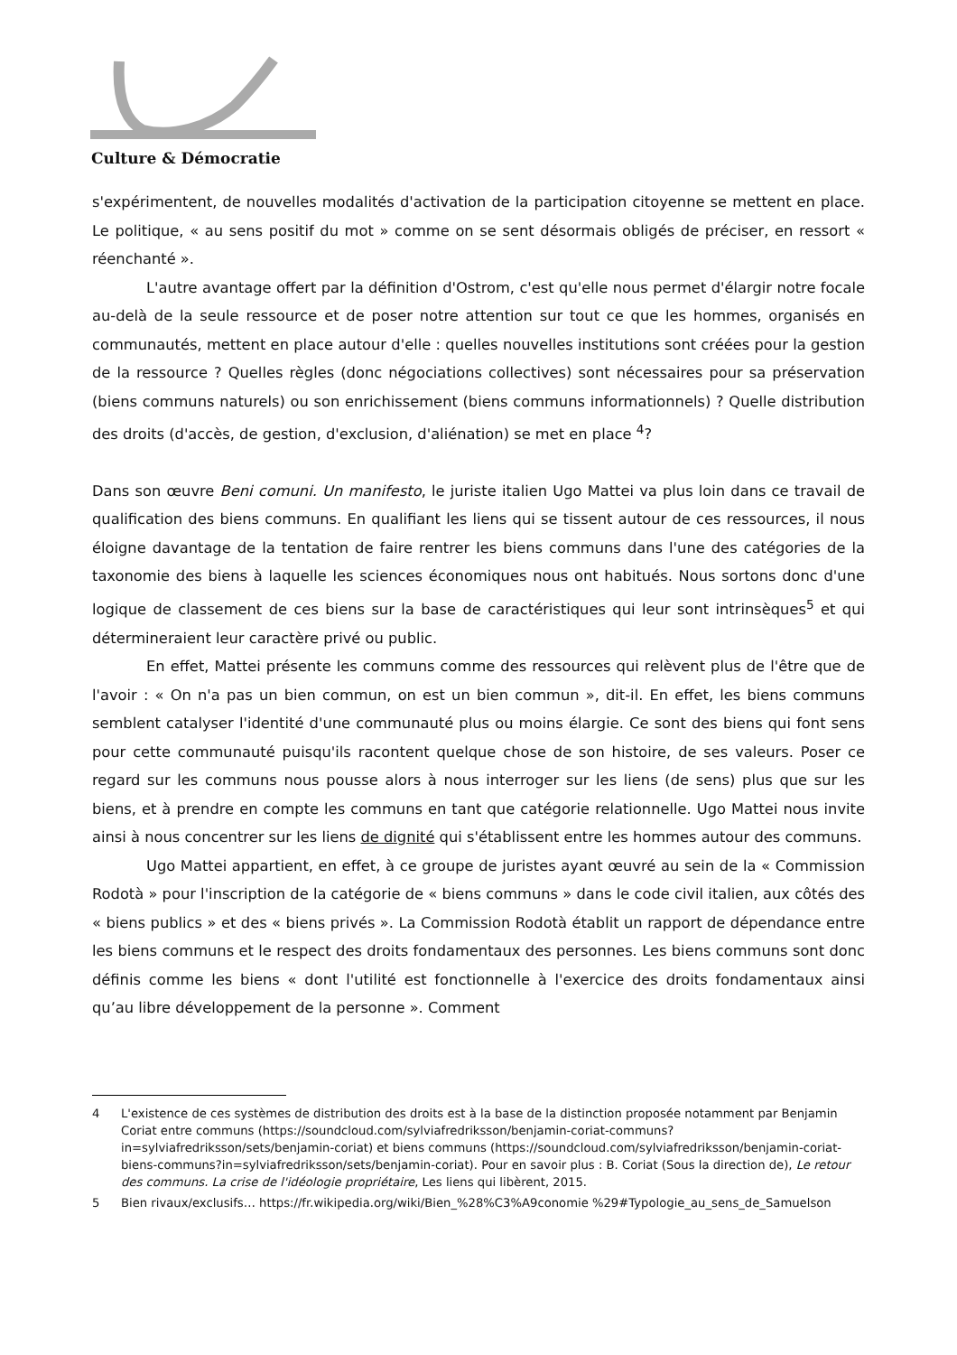Culture & Démocratie
s'expérimentent, de nouvelles modalités d'activation de la participation citoyenne se mettent en place. Le politique, « au sens positif du mot » comme on se sent désormais obligés de préciser, en ressort « réenchanté ».
L'autre avantage offert par la définition d'Ostrom, c'est qu'elle nous permet d'élargir notre focale au-delà de la seule ressource et de poser notre attention sur tout ce que les hommes, organisés en communautés, mettent en place autour d'elle : quelles nouvelles institutions sont créées pour la gestion de la ressource ? Quelles règles (donc négociations collectives) sont nécessaires pour sa préservation (biens communs naturels) ou son enrichissement (biens communs informationnels) ? Quelle distribution des droits (d'accès, de gestion, d'exclusion, d'aliénation) se met en place <sup>4</sup>?
Dans son œuvre Beni comuni. Un manifesto, le juriste italien Ugo Mattei va plus loin dans ce travail de qualification des biens communs. En qualifiant les liens qui se tissent autour de ces ressources, il nous éloigne davantage de la tentation de faire rentrer les biens communs dans l'une des catégories de la taxonomie des biens à laquelle les sciences économiques nous ont habitués. Nous sortons donc d'une logique de classement de ces biens sur la base de caractéristiques qui leur sont intrinsèques<sup>5</sup> et qui détermineraient leur caractère privé ou public.
En effet, Mattei présente les communs comme des ressources qui relèvent plus de l'être que de l'avoir : « On n'a pas un bien commun, on est un bien commun », dit-il. En effet, les biens communs semblent catalyser l'identité d'une communauté plus ou moins élargie. Ce sont des biens qui font sens pour cette communauté puisqu'ils racontent quelque chose de son histoire, de ses valeurs. Poser ce regard sur les communs nous pousse alors à nous interroger sur les liens (de sens) plus que sur les biens, et à prendre en compte les communs en tant que catégorie relationnelle. Ugo Mattei nous invite ainsi à nous concentrer sur les liens de dignité qui s'établissent entre les hommes autour des communs.
Ugo Mattei appartient, en effet, à ce groupe de juristes ayant œuvré au sein de la « Commission Rodotà » pour l'inscription de la catégorie de « biens communs » dans le code civil italien, aux côtés des « biens publics » et des « biens privés ». La Commission Rodotà établit un rapport de dépendance entre les biens communs et le respect des droits fondamentaux des personnes. Les biens communs sont donc définis comme les biens « dont l'utilité est fonctionnelle à l'exercice des droits fondamentaux ainsi qu’au libre développement de la personne ». Comment
4 L'existence de ces systèmes de distribution des droits est à la base de la distinction proposée notamment par Benjamin Coriat entre communs (https://soundcloud.com/sylviafredriksson/benjamin-coriat-communs?in=sylviafredriksson/sets/benjamin-coriat) et biens communs (https://soundcloud.com/sylviafredriksson/benjamin-coriat-biens-communs?in=sylviafredriksson/sets/benjamin-coriat). Pour en savoir plus : B. Coriat (Sous la direction de), Le retour des communs. La crise de l'idéologie propriétaire, Les liens qui libèrent, 2015.
5 Bien rivaux/exclusifs… https://fr.wikipedia.org/wiki/Bien_%28%C3%A9conomie %29#Typologie_au_sens_de_Samuelson